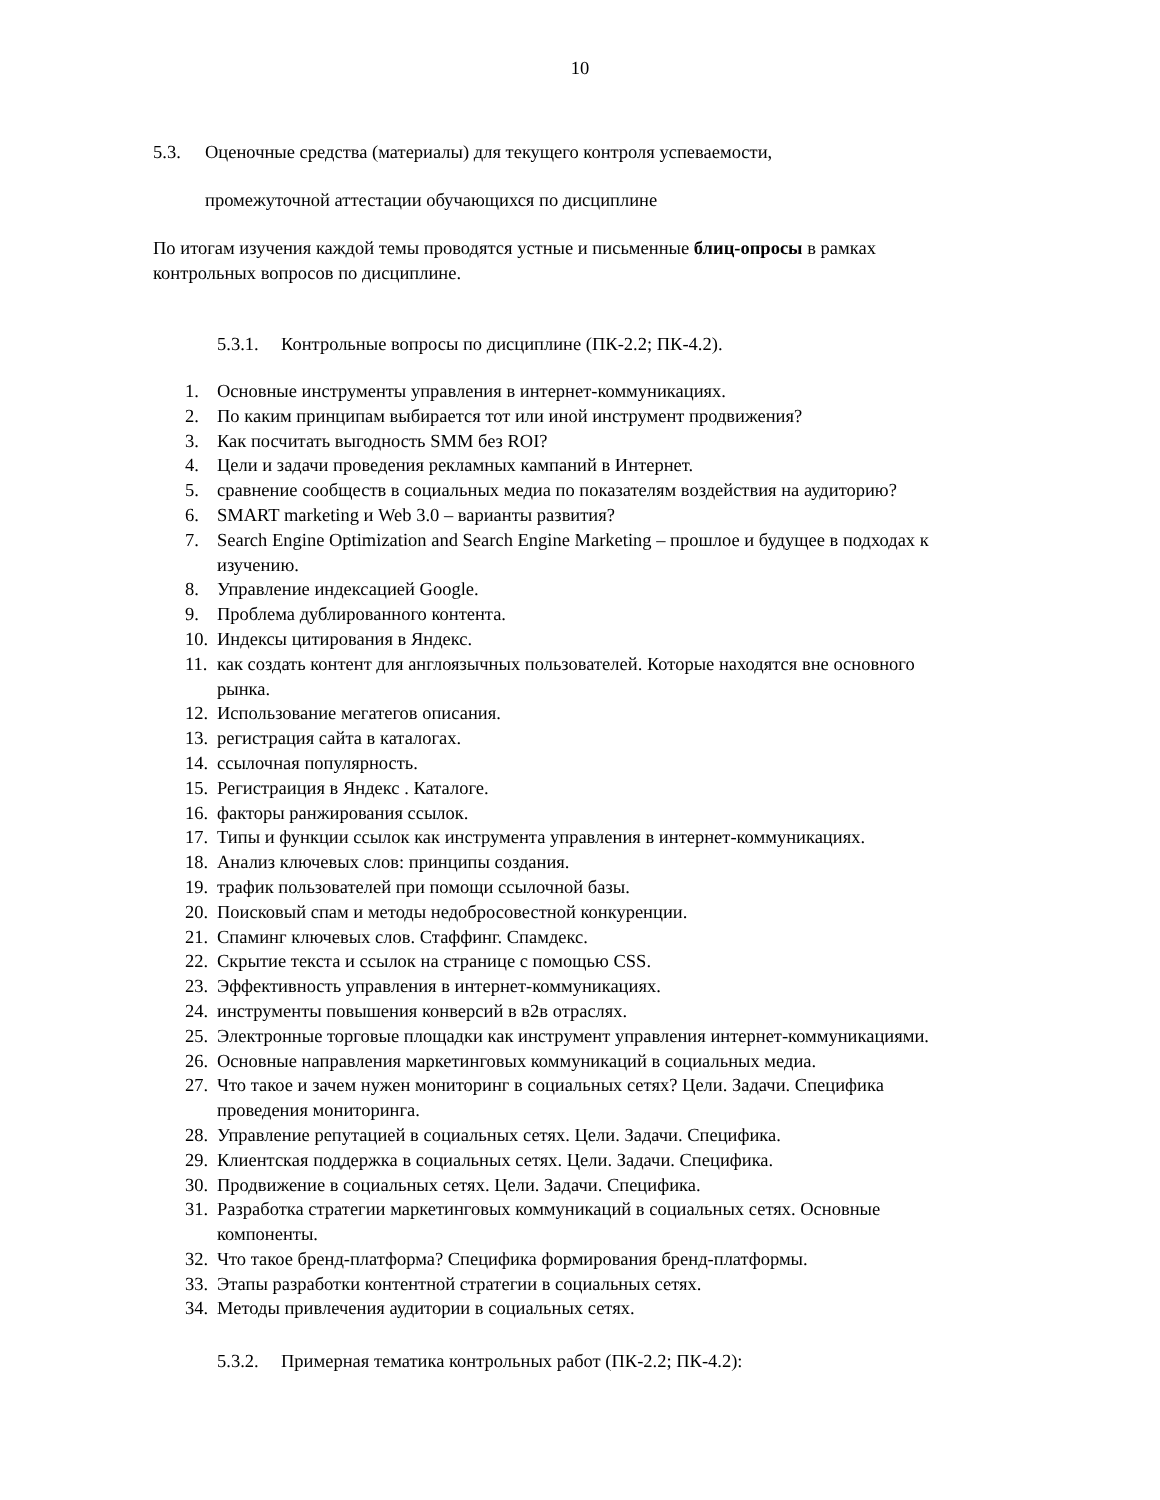10
5.3. Оценочные средства (материалы) для текущего контроля успеваемости,
промежуточной аттестации обучающихся по дисциплине
По итогам изучения каждой темы проводятся устные и письменные блиц-опросы в рамках контрольных вопросов по дисциплине.
5.3.1. Контрольные вопросы по дисциплине (ПК-2.2; ПК-4.2).
1. Основные инструменты управления в интернет-коммуникациях.
2. По каким принципам выбирается тот или иной инструмент продвижения?
3. Как посчитать выгодность SMM без ROI?
4. Цели и задачи проведения рекламных кампаний в Интернет.
5. сравнение сообществ в социальных медиа по показателям воздействия на аудиторию?
6. SMART marketing и Web 3.0 – варианты развития?
7. Search Engine Optimization and Search Engine Marketing – прошлое и будущее в подходах к изучению.
8. Управление индексацией Google.
9. Проблема дублированного контента.
10. Индексы цитирования в Яндекс.
11. как создать контент для англоязычных пользователей. Которые находятся вне основного рынка.
12. Использование мегатегов описания.
13. регистрация сайта в каталогах.
14. ссылочная популярность.
15. Регистраиция в Яндекс . Каталоге.
16. факторы ранжирования ссылок.
17. Типы и функции ссылок как инструмента управления в интернет-коммуникациях.
18. Анализ ключевых слов: принципы создания.
19. трафик пользователей при помощи ссылочной базы.
20. Поисковый спам и методы недобросовестной конкуренции.
21. Спаминг ключевых слов. Стаффинг. Спамдекс.
22. Скрытие текста и ссылок на странице с помощью CSS.
23. Эффективность управления в интернет-коммуникациях.
24. инструменты повышения конверсий в в2в отраслях.
25. Электронные торговые площадки как инструмент управления интернет-коммуникациями.
26. Основные направления маркетинговых коммуникаций в социальных медиа.
27. Что такое и зачем нужен мониторинг в социальных сетях? Цели. Задачи. Специфика проведения мониторинга.
28. Управление репутацией в социальных сетях. Цели. Задачи. Специфика.
29. Клиентская поддержка в социальных сетях. Цели. Задачи. Специфика.
30. Продвижение в социальных сетях. Цели. Задачи. Специфика.
31. Разработка стратегии маркетинговых коммуникаций в социальных сетях. Основные компоненты.
32. Что такое бренд-платформа? Специфика формирования бренд-платформы.
33. Этапы разработки контентной стратегии в социальных сетях.
34. Методы привлечения аудитории в социальных сетях.
5.3.2. Примерная тематика контрольных работ (ПК-2.2; ПК-4.2):